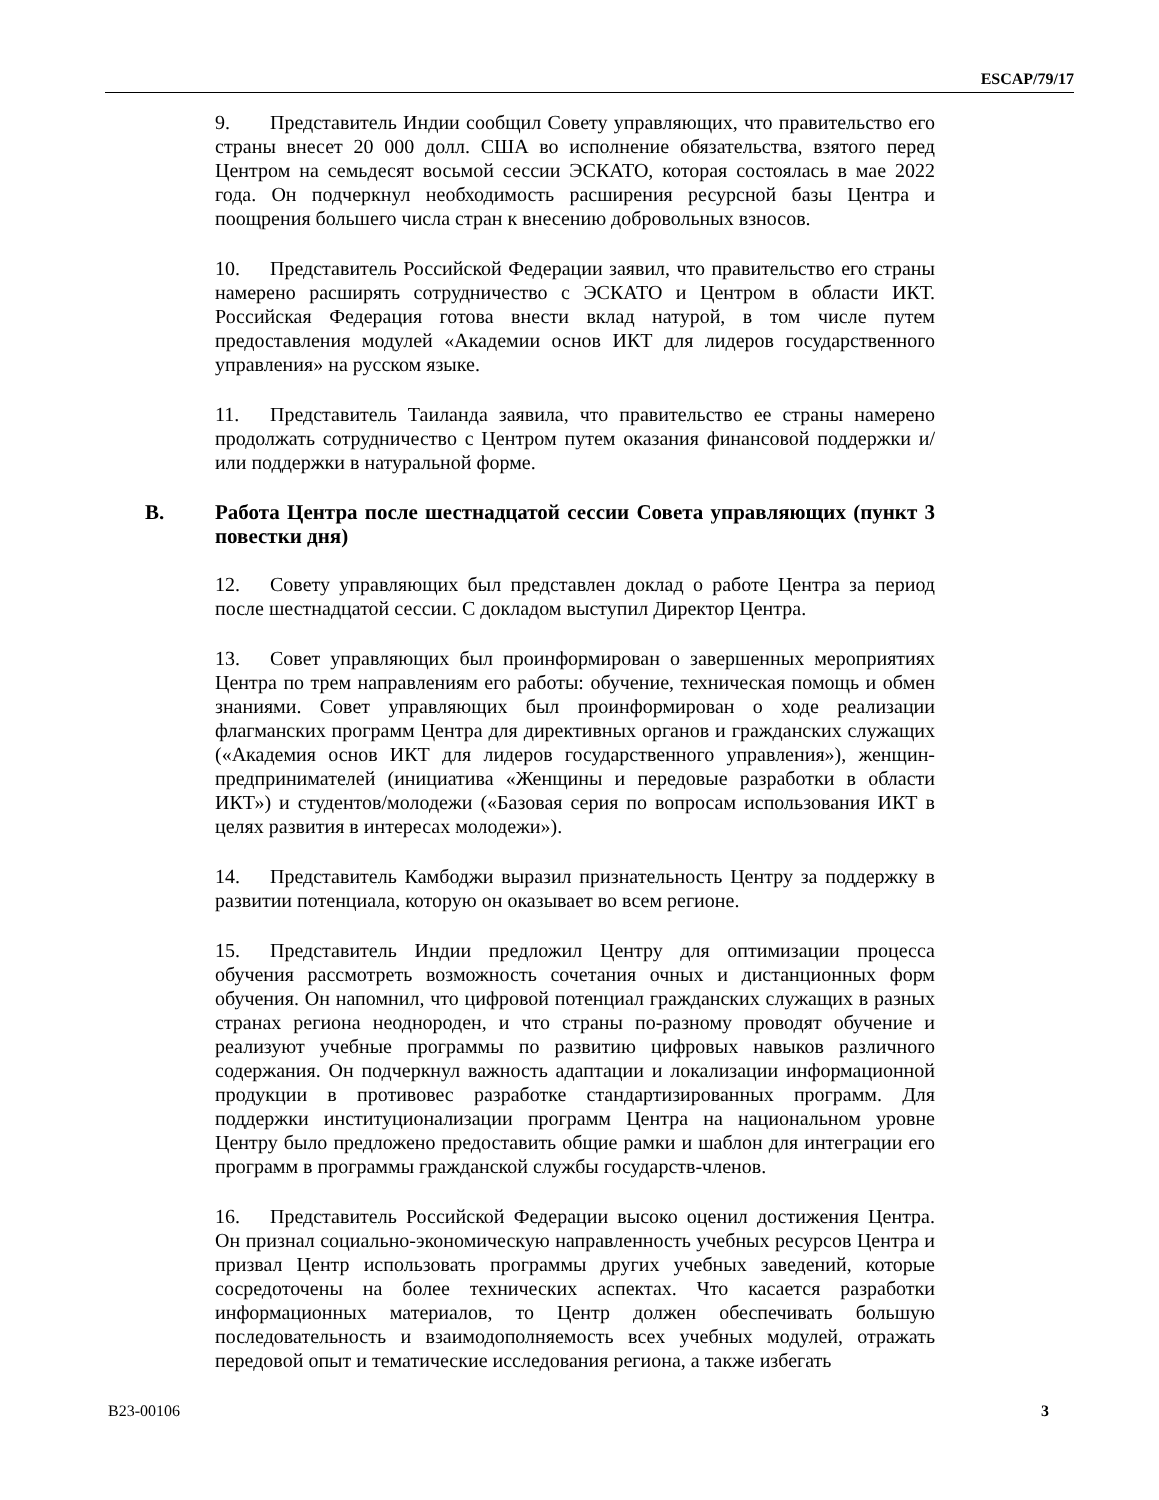ESCAP/79/17
9. Представитель Индии сообщил Совету управляющих, что правительство его страны внесет 20 000 долл. США во исполнение обязательства, взятого перед Центром на семьдесят восьмой сессии ЭСКАТО, которая состоялась в мае 2022 года. Он подчеркнул необходимость расширения ресурсной базы Центра и поощрения большего числа стран к внесению добровольных взносов.
10. Представитель Российской Федерации заявил, что правительство его страны намерено расширять сотрудничество с ЭСКАТО и Центром в области ИКТ. Российская Федерация готова внести вклад натурой, в том числе путем предоставления модулей «Академии основ ИКТ для лидеров государственного управления» на русском языке.
11. Представитель Таиланда заявила, что правительство ее страны намерено продолжать сотрудничество с Центром путем оказания финансовой поддержки и/или поддержки в натуральной форме.
B. Работа Центра после шестнадцатой сессии Совета управляющих (пункт 3 повестки дня)
12. Совету управляющих был представлен доклад о работе Центра за период после шестнадцатой сессии. С докладом выступил Директор Центра.
13. Совет управляющих был проинформирован о завершенных мероприятиях Центра по трем направлениям его работы: обучение, техническая помощь и обмен знаниями. Совет управляющих был проинформирован о ходе реализации флагманских программ Центра для директивных органов и гражданских служащих («Академия основ ИКТ для лидеров государственного управления»), женщин-предпринимателей (инициатива «Женщины и передовые разработки в области ИКТ») и студентов/молодежи («Базовая серия по вопросам использования ИКТ в целях развития в интересах молодежи»).
14. Представитель Камбоджи выразил признательность Центру за поддержку в развитии потенциала, которую он оказывает во всем регионе.
15. Представитель Индии предложил Центру для оптимизации процесса обучения рассмотреть возможность сочетания очных и дистанционных форм обучения. Он напомнил, что цифровой потенциал гражданских служащих в разных странах региона неоднороден, и что страны по-разному проводят обучение и реализуют учебные программы по развитию цифровых навыков различного содержания. Он подчеркнул важность адаптации и локализации информационной продукции в противовес разработке стандартизированных программ. Для поддержки институционализации программ Центра на национальном уровне Центру было предложено предоставить общие рамки и шаблон для интеграции его программ в программы гражданской службы государств-членов.
16. Представитель Российской Федерации высоко оценил достижения Центра. Он признал социально-экономическую направленность учебных ресурсов Центра и призвал Центр использовать программы других учебных заведений, которые сосредоточены на более технических аспектах. Что касается разработки информационных материалов, то Центр должен обеспечивать большую последовательность и взаимодополняемость всех учебных модулей, отражать передовой опыт и тематические исследования региона, а также избегать
B23-00106 3